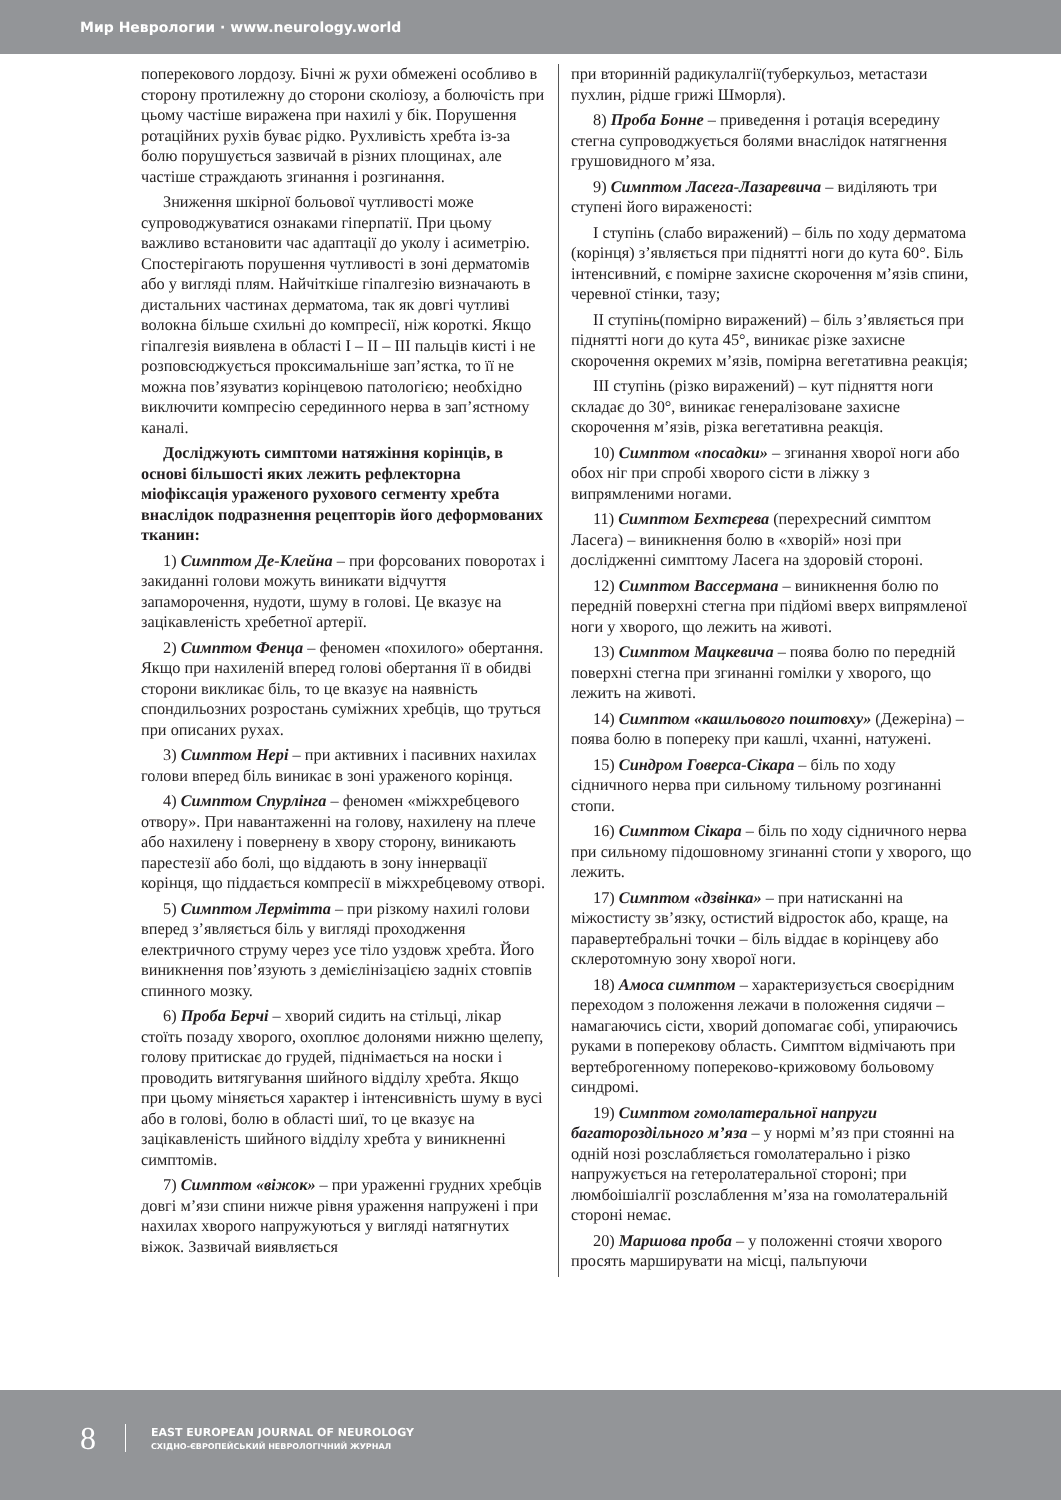Мир Неврологии · www.neurology.world
поперекового лордозу. Бічні ж рухи обмежені особливо в сторону протилежну до сторони сколіозу, а болючість при цьому частіше виражена при нахилі у бік. Порушення ротаційних рухів буває рідко. Рухливість хребта із-за болю порушується зазвичай в різних площинах, але частіше страждають згинання і розгинання.
Зниження шкірної больової чутливості може супроводжуватися ознаками гіперпатії. При цьому важливо встановити час адаптації до уколу і асиметрію. Спостерігають порушення чутливості в зоні дерматомів або у вигляді плям. Найчіткіше гіпалгезію визначають в дистальних частинах дерматома, так як довгі чутливі волокна більше схильні до компресії, ніж короткі. Якщо гіпалгезія виявлена в області I – II – III пальців кисті і не розповсюджується проксимальніше зап’ястка, то її не можна пов’язуватиз корінцевою патологією; необхідно виключити компресію серединного нерва в зап’ястному каналі.
Досліджують симптоми натяжіння корінців, в основі більшості яких лежить рефлекторна міофіксація ураженого рухового сегменту хребта внаслідок подразнення рецепторів його деформованих тканин:
1) Симптом Де-Клейна – при форсованих поворотах і закиданні голови можуть виникати відчуття запаморочення, нудоти, шуму в голові. Це вказує на зацікавленість хребетної артерії.
2) Симптом Фенца – феномен «похилого» обертання. Якщо при нахиленій вперед голові обертання її в обидві сторони викликає біль, то це вказує на наявність спондильозних розростань суміжних хребців, що труться при описаних рухах.
3) Симптом Нері – при активних і пасивних нахилах голови вперед біль виникає в зоні ураженого корінця.
4) Симптом Спурлінга – феномен «міжхребцевого отвору». При навантаженні на голову, нахилену на плече або нахилену і повернену в хвору сторону, виникають парестезії або болі, що віддають в зону іннервації корінця, що піддається компресії в міжхребцевому отворі.
5) Симптом Лерміттa – при різкому нахилі голови вперед з’являється біль у вигляді проходження електричного струму через усе тіло уздовж хребта. Його виникнення пов’язують з демієлінізацією задніх стовпів спинного мозку.
6) Проба Берчі – хворий сидить на стільці, лікар стоїть позаду хворого, охоплює долонями нижню щелепу, голову притискає до грудей, піднімається на носки і проводить витягування шийного відділу хребта. Якщо при цьому міняється характер і інтенсивність шуму в вусі або в голові, болю в області шиї, то це вказує на зацікавленість шийного відділу хребта у виникненні симптомів.
7) Симптом «віжок» – при ураженні грудних хребців довгі м’язи спини нижче рівня ураження напружені і при нахилах хворого напружуються у вигляді натягнутих віжок. Зазвичай виявляється
при вторинній радикулалгії(туберкульоз, метастази пухлин, рідше грижі Шморля).
8) Проба Бонне – приведення і ротація всередину стегна супроводжується болями внаслідок натягнення грушовидного м’яза.
9) Симптом Ласега-Лазаревича – виділяють три ступені його вираженості:
I ступінь (слабо виражений) – біль по ходу дерматома (корінця) з’являється при піднятті ноги до кута 60°. Біль інтенсивний, є помірне захисне скорочення м’язів спини, черевної стінки, тазу;
II ступінь(помірно виражений) – біль з’являється при піднятті ноги до кута 45°, виникає різке захисне скорочення окремих м’язів, помірна вегетативна реакція;
III ступінь (різко виражений) – кут підняття ноги складає до 30°, виникає генералізоване захисне скорочення м’язів, різка вегетативна реакція.
10) Симптом «посадки» – згинання хворої ноги або обох ніг при спробі хворого сісти в ліжку з випрямленими ногами.
11) Симптом Бехтєрева (перехресний симптом Ласега) – виникнення болю в «хворій» нозі при дослідженні симптому Ласега на здоровій стороні.
12) Симптом Вассермана – виникнення болю по передній поверхні стегна при підйомі вверх випрямленої ноги у хворого, що лежить на животі.
13) Симптом Мацкевича – поява болю по передній поверхні стегна при згинанні гомілки у хворого, що лежить на животі.
14) Симптом «кашльового поштовху» (Дежеріна) – поява болю в попереку при кашлі, чханні, натужені.
15) Синдром Говерса-Сікара – біль по ходу сідничного нерва при сильному тильному розгинанні стопи.
16) Симптом Сікара – біль по ходу сідничного нерва при сильному підошовному згинанні стопи у хворого, що лежить.
17) Симптом «дзвінка» – при натисканні на міжостисту зв’язку, остистий відросток або, краще, на паравертебральні точки – біль віддає в корінцеву або склеротомную зону хворої ноги.
18) Амоса симптом – характеризується своєрідним переходом з положення лежачи в положення сидячи – намагаючись сісти, хворий допомагає собі, упираючись руками в поперекову область. Симптом відмічають при вертеброгенному попереково-крижовому больовому синдромі.
19) Симптом гомолатеральної напруги багатороздільного м’яза – у нормі м’яз при стоянні на одній нозі розслабляється гомолатерально і різко напружується на гетеролатеральної стороні; при люмбоішіалгії розслаблення м’яза на гомолатеральній стороні немає.
20) Маршова проба – у положенні стоячи хворого просять марширувати на місці, пальпуючи
8
EAST EUROPEAN JOURNAL OF NEUROLOGY
СХІДНО-ЄВРОПЕЙСЬКИЙ НЕВРОЛОГІЧНИЙ ЖУРНАЛ